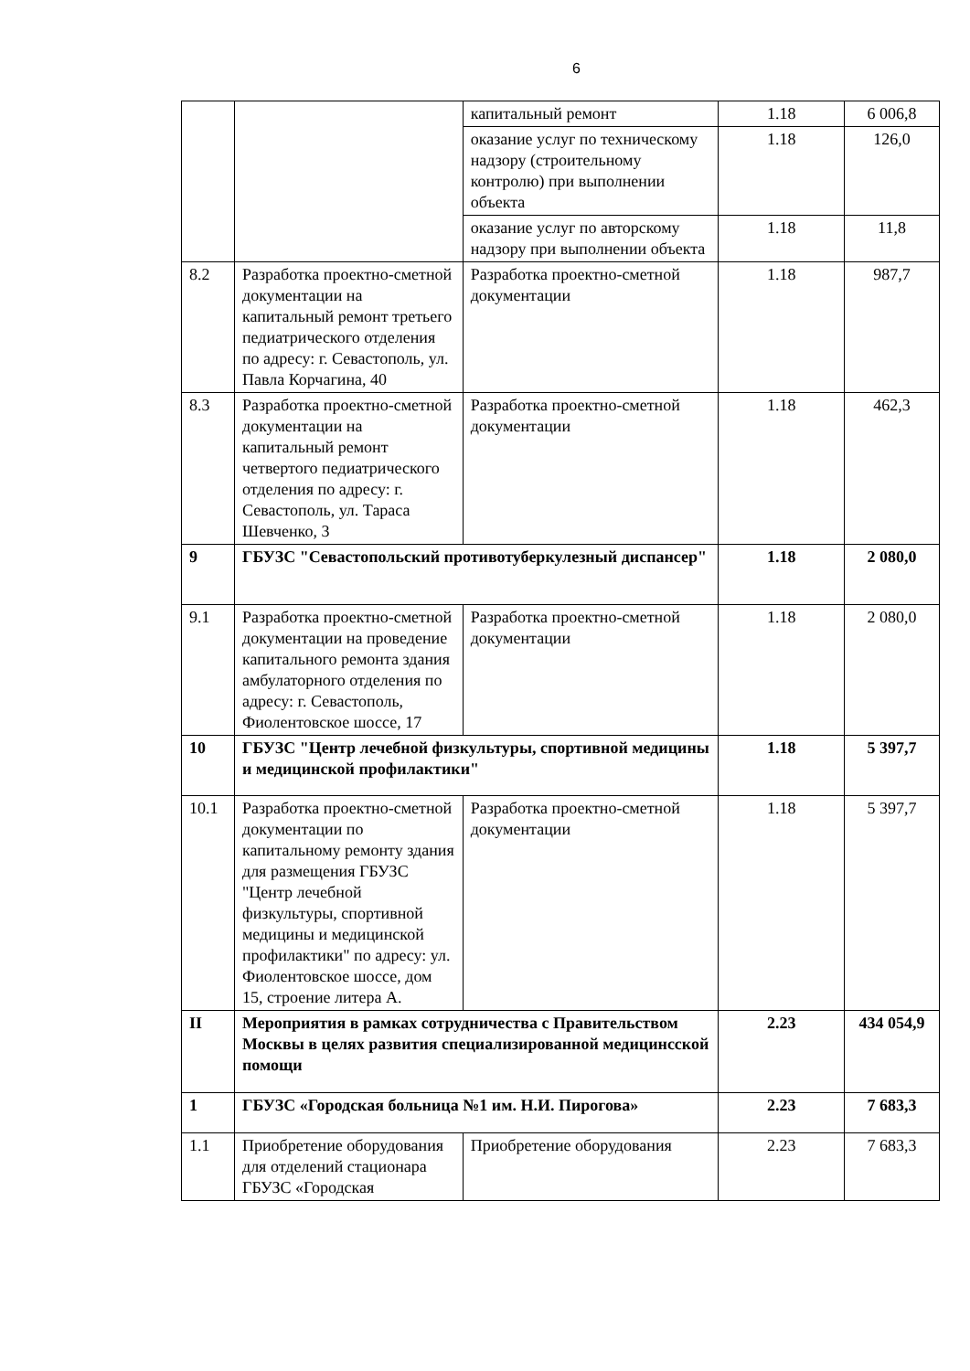6
| | | капитальный ремонт | 1.18 | 6 006,8 |
| | | оказание услуг по техническому надзору (строительному контролю) при выполнении объекта | 1.18 | 126,0 |
| | | оказание услуг по авторскому надзору при выполнении объекта | 1.18 | 11,8 |
| 8.2 | Разработка проектно-сметной документации на капитальный ремонт третьего педиатрического отделения по адресу: г. Севастополь, ул. Павла Корчагина, 40 | Разработка проектно-сметной документации | 1.18 | 987,7 |
| 8.3 | Разработка проектно-сметной документации на капитальный ремонт четвертого педиатрического отделения по адресу: г. Севастополь, ул. Тараса Шевченко, 3 | Разработка проектно-сметной документации | 1.18 | 462,3 |
| 9 | ГБУЗС "Севастопольский противотуберкулезный диспансер" | | 1.18 | 2 080,0 |
| 9.1 | Разработка проектно-сметной документации на проведение капитального ремонта здания амбулаторного отделения по адресу: г. Севастополь, Фиолентовское шоссе, 17 | Разработка проектно-сметной документации | 1.18 | 2 080,0 |
| 10 | ГБУЗС "Центр лечебной физкультуры, спортивной медицины и медицинской профилактики" | | 1.18 | 5 397,7 |
| 10.1 | Разработка проектно-сметной документации по капитальному ремонту здания для размещения ГБУЗС "Центр лечебной физкультуры, спортивной медицины и медицинской профилактики" по адресу: ул. Фиолентовское шоссе, дом 15, строение литера А. | Разработка проектно-сметной документации | 1.18 | 5 397,7 |
| II | Мероприятия в рамках сотрудничества с Правительством Москвы в целях развития специализированной медицинсской помощи | | 2.23 | 434 054,9 |
| 1 | ГБУЗС «Городская больница №1 им. Н.И. Пирогова» | | 2.23 | 7 683,3 |
| 1.1 | Приобретение оборудования для отделений стационара ГБУЗС «Городская | Приобретение оборудования | 2.23 | 7 683,3 |